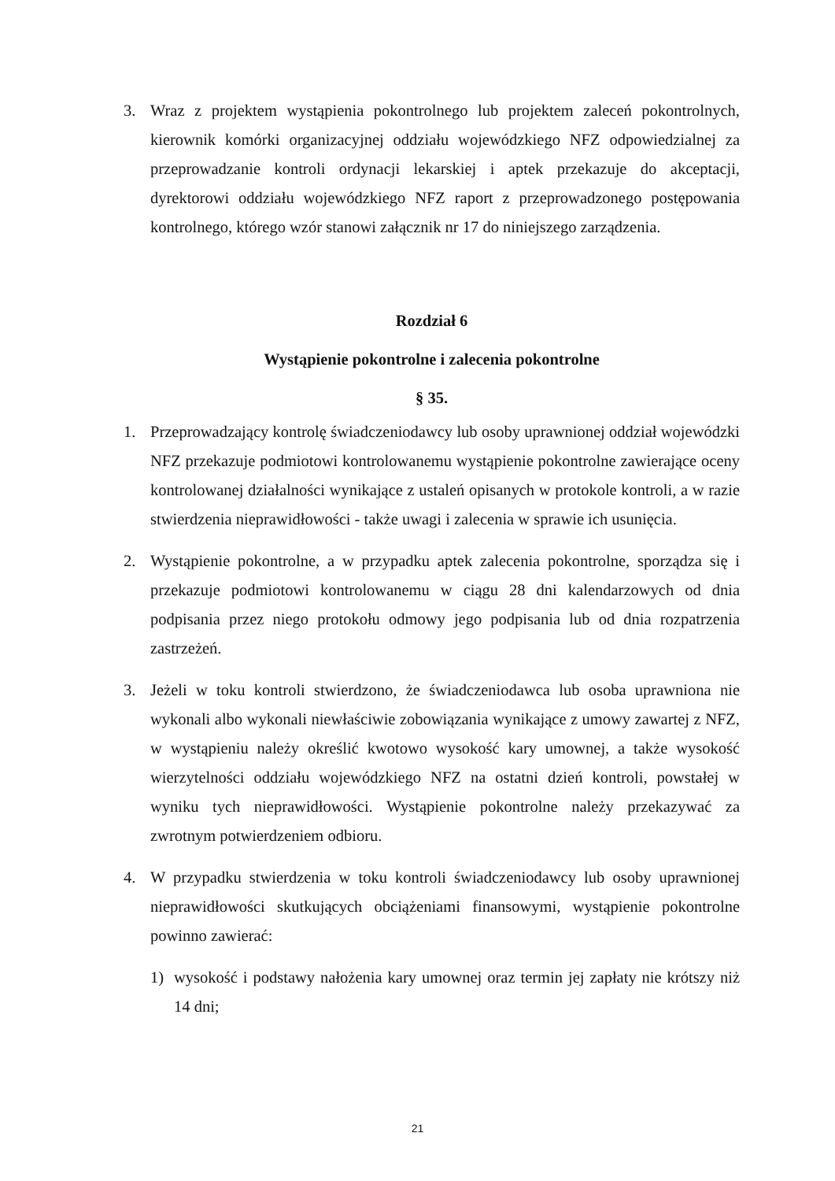3. Wraz z projektem wystąpienia pokontrolnego lub projektem zaleceń pokontrolnych, kierownik komórki organizacyjnej oddziału wojewódzkiego NFZ odpowiedzialnej za przeprowadzanie kontroli ordynacji lekarskiej i aptek przekazuje do akceptacji, dyrektorowi oddziału wojewódzkiego NFZ raport z przeprowadzonego postępowania kontrolnego, którego wzór stanowi załącznik nr 17 do niniejszego zarządzenia.
Rozdział 6
Wystąpienie pokontrolne i zalecenia pokontrolne
§ 35.
1. Przeprowadzający kontrolę świadczeniodawcy lub osoby uprawnionej oddział wojewódzki NFZ przekazuje podmiotowi kontrolowanemu wystąpienie pokontrolne zawierające oceny kontrolowanej działalności wynikające z ustaleń opisanych w protokole kontroli, a w razie stwierdzenia nieprawidłowości - także uwagi i zalecenia w sprawie ich usunięcia.
2. Wystąpienie pokontrolne, a w przypadku aptek zalecenia pokontrolne, sporządza się i przekazuje podmiotowi kontrolowanemu w ciągu 28 dni kalendarzowych od dnia podpisania przez niego protokołu odmowy jego podpisania lub od dnia rozpatrzenia zastrzeżeń.
3. Jeżeli w toku kontroli stwierdzono, że świadczeniodawca lub osoba uprawniona nie wykonali albo wykonali niewłaściwie zobowiązania wynikające z umowy zawartej z NFZ, w wystąpieniu należy określić kwotowo wysokość kary umownej, a także wysokość wierzytelności oddziału wojewódzkiego NFZ na ostatni dzień kontroli, powstałej w wyniku tych nieprawidłowości. Wystąpienie pokontrolne należy przekazywać za zwrotnym potwierdzeniem odbioru.
4. W przypadku stwierdzenia w toku kontroli świadczeniodawcy lub osoby uprawnionej nieprawidłowości skutkujących obciążeniami finansowymi, wystąpienie pokontrolne powinno zawierać:
1) wysokość i podstawy nałożenia kary umownej oraz termin jej zapłaty nie krótszy niż 14 dni;
21